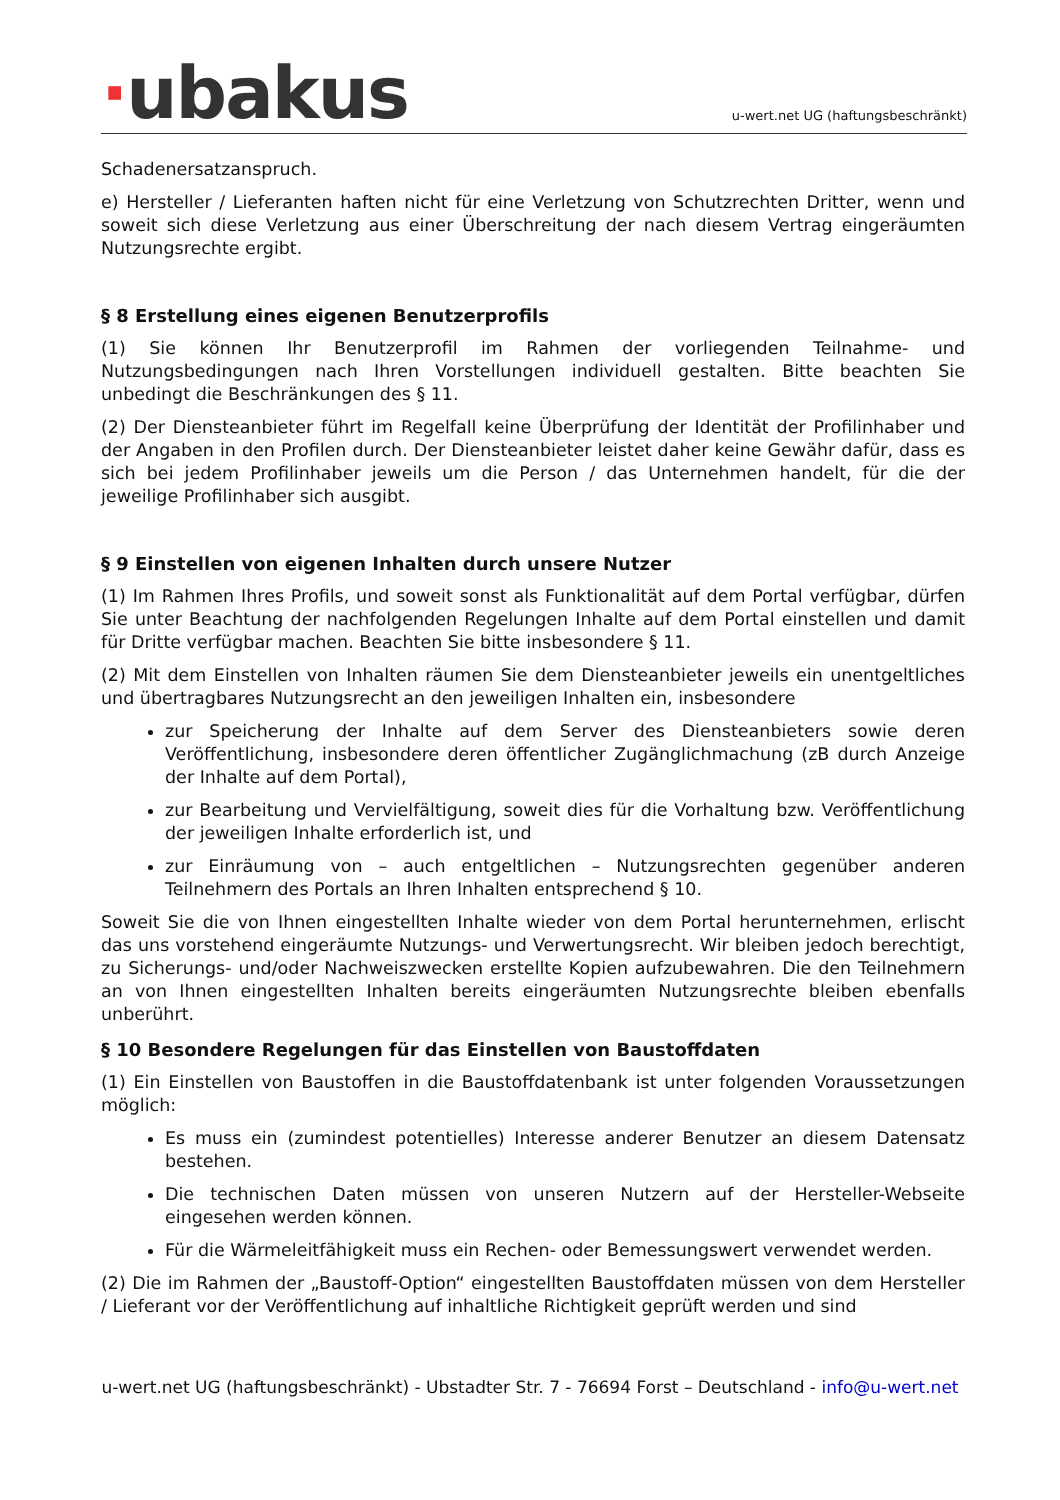·ubakus
u-wert.net UG (haftungsbeschränkt)
Schadenersatzanspruch.
e) Hersteller / Lieferanten haften nicht für eine Verletzung von Schutzrechten Dritter, wenn und soweit sich diese Verletzung aus einer Überschreitung der nach diesem Vertrag eingeräumten Nutzungsrechte ergibt.
§ 8 Erstellung eines eigenen Benutzerprofils
(1) Sie können Ihr Benutzerprofil im Rahmen der vorliegenden Teilnahme- und Nutzungsbedingungen nach Ihren Vorstellungen individuell gestalten. Bitte beachten Sie unbedingt die Beschränkungen des § 11.
(2) Der Diensteanbieter führt im Regelfall keine Überprüfung der Identität der Profilinhaber und der Angaben in den Profilen durch. Der Diensteanbieter leistet daher keine Gewähr dafür, dass es sich bei jedem Profilinhaber jeweils um die Person / das Unternehmen handelt, für die der jeweilige Profilinhaber sich ausgibt.
§ 9 Einstellen von eigenen Inhalten durch unsere Nutzer
(1) Im Rahmen Ihres Profils, und soweit sonst als Funktionalität auf dem Portal verfügbar, dürfen Sie unter Beachtung der nachfolgenden Regelungen Inhalte auf dem Portal einstellen und damit für Dritte verfügbar machen. Beachten Sie bitte insbesondere § 11.
(2) Mit dem Einstellen von Inhalten räumen Sie dem Diensteanbieter jeweils ein unentgeltliches und übertragbares Nutzungsrecht an den jeweiligen Inhalten ein, insbesondere
zur Speicherung der Inhalte auf dem Server des Diensteanbieters sowie deren Veröffentlichung, insbesondere deren öffentlicher Zugänglichmachung (zB durch Anzeige der Inhalte auf dem Portal),
zur Bearbeitung und Vervielfältigung, soweit dies für die Vorhaltung bzw. Veröffentlichung der jeweiligen Inhalte erforderlich ist, und
zur Einräumung von – auch entgeltlichen – Nutzungsrechten gegenüber anderen Teilnehmern des Portals an Ihren Inhalten entsprechend § 10.
Soweit Sie die von Ihnen eingestellten Inhalte wieder von dem Portal herunternehmen, erlischt das uns vorstehend eingeräumte Nutzungs- und Verwertungsrecht. Wir bleiben jedoch berechtigt, zu Sicherungs- und/oder Nachweiszwecken erstellte Kopien aufzubewahren. Die den Teilnehmern an von Ihnen eingestellten Inhalten bereits eingeräumten Nutzungsrechte bleiben ebenfalls unberührt.
§ 10 Besondere Regelungen für das Einstellen von Baustoffdaten
(1) Ein Einstellen von Baustoffen in die Baustoffdatenbank ist unter folgenden Voraussetzungen möglich:
Es muss ein (zumindest potentielles) Interesse anderer Benutzer an diesem Datensatz bestehen.
Die technischen Daten müssen von unseren Nutzern auf der Hersteller-Webseite eingesehen werden können.
Für die Wärmeleitfähigkeit muss ein Rechen- oder Bemessungswert verwendet werden.
(2) Die im Rahmen der „Baustoff-Option“ eingestellten Baustoffdaten müssen von dem Hersteller / Lieferant vor der Veröffentlichung auf inhaltliche Richtigkeit geprüft werden und sind
u-wert.net UG (haftungsbeschränkt) - Ubstadter Str. 7 - 76694 Forst – Deutschland - info@u-wert.net